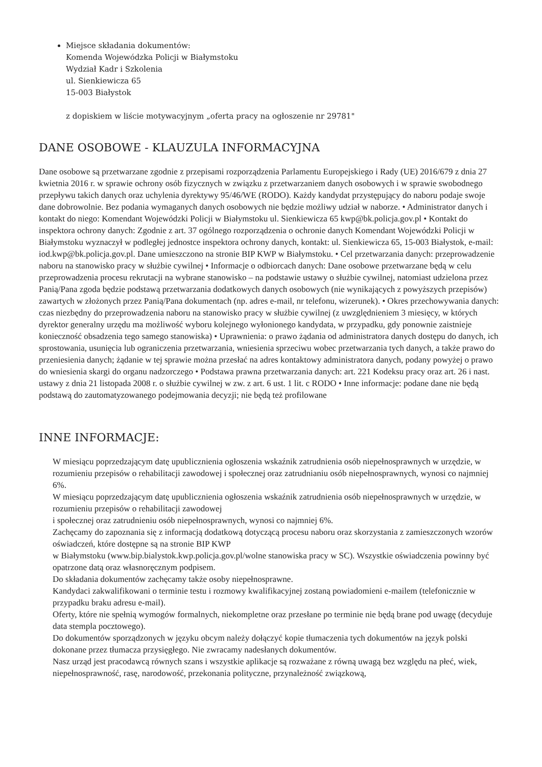Miejsce składania dokumentów:
Komenda Wojewódzka Policji w Białymstoku
Wydział Kadr i Szkolenia
ul. Sienkiewicza 65
15-003 Białystok
z dopiskiem w liście motywacyjnym „oferta pracy na ogłoszenie nr 29781"
DANE OSOBOWE - KLAUZULA INFORMACYJNA
Dane osobowe są przetwarzane zgodnie z przepisami rozporządzenia Parlamentu Europejskiego i Rady (UE) 2016/679 z dnia 27 kwietnia 2016 r. w sprawie ochrony osób fizycznych w związku z przetwarzaniem danych osobowych i w sprawie swobodnego przepływu takich danych oraz uchylenia dyrektywy 95/46/WE (RODO). Każdy kandydat przystępujący do naboru podaje swoje dane dobrowolnie. Bez podania wymaganych danych osobowych nie będzie możliwy udział w naborze. • Administrator danych i kontakt do niego: Komendant Wojewódzki Policji w Białymstoku ul. Sienkiewicza 65 kwp@bk.policja.gov.pl • Kontakt do inspektora ochrony danych: Zgodnie z art. 37 ogólnego rozporządzenia o ochronie danych Komendant Wojewódzki Policji w Białymstoku wyznaczył w podległej jednostce inspektora ochrony danych, kontakt: ul. Sienkiewicza 65, 15-003 Białystok, e-mail: iod.kwp@bk.policja.gov.pl. Dane umieszczono na stronie BIP KWP w Białymstoku. • Cel przetwarzania danych: przeprowadzenie naboru na stanowisko pracy w służbie cywilnej • Informacje o odbiorcach danych: Dane osobowe przetwarzane będą w celu przeprowadzenia procesu rekrutacji na wybrane stanowisko – na podstawie ustawy o służbie cywilnej, natomiast udzielona przez Panią/Pana zgoda będzie podstawą przetwarzania dodatkowych danych osobowych (nie wynikających z powyższych przepisów) zawartych w złożonych przez Panią/Pana dokumentach (np. adres e-mail, nr telefonu, wizerunek). • Okres przechowywania danych: czas niezbędny do przeprowadzenia naboru na stanowisko pracy w służbie cywilnej (z uwzględnieniem 3 miesięcy, w których dyrektor generalny urzędu ma możliwość wyboru kolejnego wyłonionego kandydata, w przypadku, gdy ponownie zaistnieje konieczność obsadzenia tego samego stanowiska) • Uprawnienia: o prawo żądania od administratora danych dostępu do danych, ich sprostowania, usunięcia lub ograniczenia przetwarzania, wniesienia sprzeciwu wobec przetwarzania tych danych, a także prawo do przeniesienia danych; żądanie w tej sprawie można przesłać na adres kontaktowy administratora danych, podany powyżej o prawo do wniesienia skargi do organu nadzorczego • Podstawa prawna przetwarzania danych: art. 221 Kodeksu pracy oraz art. 26 i nast. ustawy z dnia 21 listopada 2008 r. o służbie cywilnej w zw. z art. 6 ust. 1 lit. c RODO • Inne informacje: podane dane nie będą podstawą do zautomatyzowanego podejmowania decyzji; nie będą też profilowane
INNE INFORMACJE:
W miesiącu poprzedzającym datę upublicznienia ogłoszenia wskaźnik zatrudnienia osób niepełnosprawnych w urzędzie, w rozumieniu przepisów o rehabilitacji zawodowej i społecznej oraz zatrudnianiu osób niepełnosprawnych, wynosi co najmniej 6%.
W miesiącu poprzedzającym datę upublicznienia ogłoszenia wskaźnik zatrudnienia osób niepełnosprawnych w urzędzie, w rozumieniu przepisów o rehabilitacji zawodowej
i społecznej oraz zatrudnieniu osób niepełnosprawnych, wynosi co najmniej 6%.
Zachęcamy do zapoznania się z informacją dodatkową dotyczącą procesu naboru oraz skorzystania z zamieszczonych wzorów oświadczeń, które dostępne są na stronie BIP KWP
w Białymstoku (www.bip.bialystok.kwp.policja.gov.pl/wolne stanowiska pracy w SC). Wszystkie oświadczenia powinny być opatrzone datą oraz własnoręcznym podpisem.
Do składania dokumentów zachęcamy także osoby niepełnosprawne.
Kandydaci zakwalifikowani o terminie testu i rozmowy kwalifikacyjnej zostaną powiadomieni e-mailem (telefonicznie w przypadku braku adresu e-mail).
Oferty, które nie spełnią wymogów formalnych, niekompletne oraz przesłane po terminie nie będą brane pod uwagę (decyduje data stempla pocztowego).
Do dokumentów sporządzonych w języku obcym należy dołączyć kopie tłumaczenia tych dokumentów na język polski dokonane przez tłumacza przysięgłego. Nie zwracamy nadesłanych dokumentów.
Nasz urząd jest pracodawcą równych szans i wszystkie aplikacje są rozważane z równą uwagą bez względu na płeć, wiek, niepełnosprawność, rasę, narodowość, przekonania polityczne, przynależność związkową,